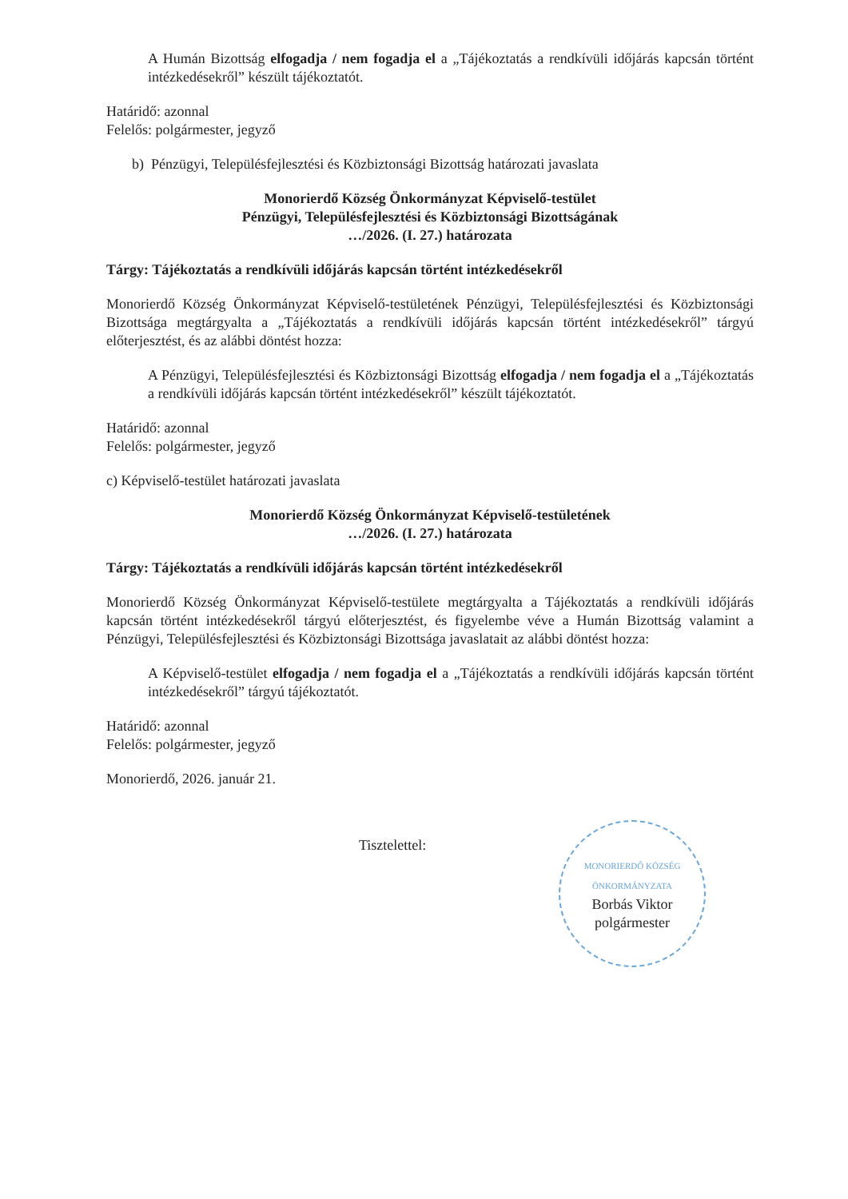A Humán Bizottság elfogadja / nem fogadja el a „Tájékoztatás a rendkívüli időjárás kapcsán történt intézkedésekről” készült tájékoztatót.
Határidő: azonnal
Felelős: polgármester, jegyző
b) Pénzügyi, Településfejlesztési és Közbiztonsági Bizottság határozati javaslata
Monorierdő Község Önkormányzat Képviselő-testület
Pénzügyi, Településfejlesztési és Közbiztonsági Bizottságának
…/2026. (I. 27.) határozata
Tárgy: Tájékoztatás a rendkívüli időjárás kapcsán történt intézkedésekről
Monorierdő Község Önkormányzat Képviselő-testületének Pénzügyi, Településfejlesztési és Közbiztonsági Bizottsága megtárgyalta a „Tájékoztatás a rendkívüli időjárás kapcsán történt intézkedésekről” tárgyú előterjesztést, és az alábbi döntést hozza:
A Pénzügyi, Településfejlesztési és Közbiztonsági Bizottság elfogadja / nem fogadja el a „Tájékoztatás a rendkívüli időjárás kapcsán történt intézkedésekről” készült tájékoztatót.
Határidő: azonnal
Felelős: polgármester, jegyző
c) Képviselő-testület határozati javaslata
Monorierdő Község Önkormányzat Képviselő-testületének
…/2026. (I. 27.) határozata
Tárgy: Tájékoztatás a rendkívüli időjárás kapcsán történt intézkedésekről
Monorierdő Község Önkormányzat Képviselő-testülete megtárgyalta a Tájékoztatás a rendkívüli időjárás kapcsán történt intézkedésekről tárgyú előterjesztést, és figyelembe véve a Humán Bizottság valamint a Pénzügyi, Településfejlesztési és Közbiztonsági Bizottsága javaslatait az alábbi döntést hozza:
A Képviselő-testület elfogadja / nem fogadja el a „Tájékoztatás a rendkívüli időjárás kapcsán történt intézkedésekről” tárgyú tájékoztatót.
Határidő: azonnal
Felelős: polgármester, jegyző
Monorierdő, 2026. január 21.
Tisztelettel:
MONORIERDŐ KÖZSÉG ÖNKORMÁNYZATA
Borbás Viktor
polgármester